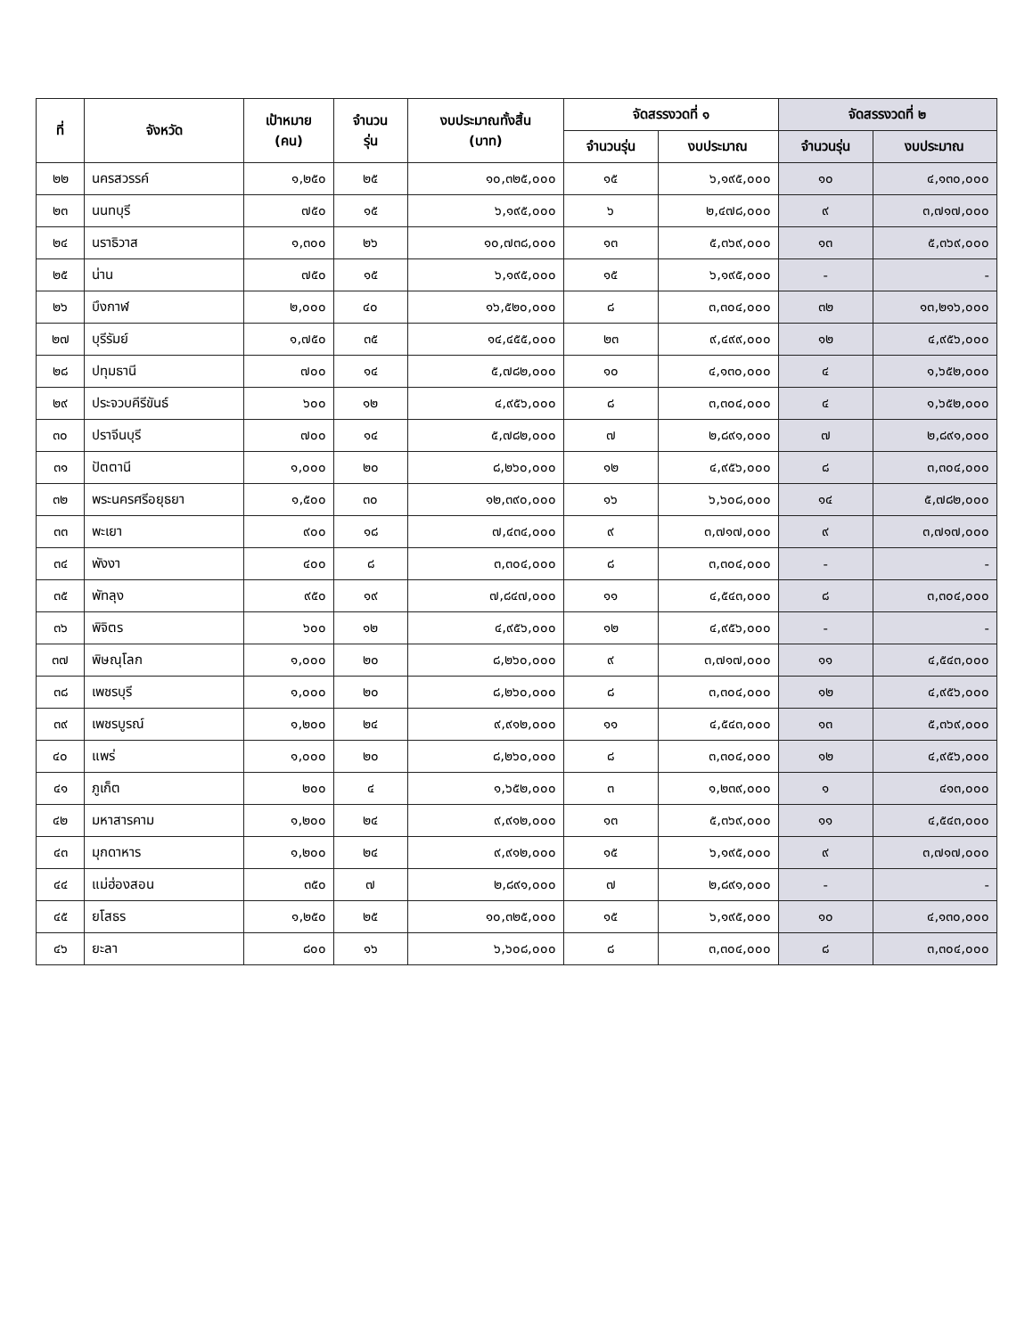| ที่ | จังหวัด | เป้าหมาย (คน) | จำนวน รุ่น | งบประมาณทั้งสิ้น (บาท) | จัดสรรงวดที่ ๑ | | จัดสรรงวดที่ ๒ | |
| --- | --- | --- | --- | --- | --- | --- | --- | --- |
| | | | | | จำนวนรุ่น | งบประมาณ | จำนวนรุ่น | งบประมาณ |
| ๒๒ | นครสวรรค์ | ๑,๒๕๐ | ๒๕ | ๑๐,๓๒๕,๐๐๐ | ๑๕ | ๖,๑๙๕,๐๐๐ | ๑๐ | ๔,๑๓๐,๐๐๐ |
| ๒๓ | นนทบุรี | ๗๕๐ | ๑๕ | ๖,๑๙๕,๐๐๐ | ๖ | ๒,๔๗๘,๐๐๐ | ๙ | ๓,๗๑๗,๐๐๐ |
| ๒๔ | นราธิวาส | ๑,๓๐๐ | ๒๖ | ๑๐,๗๓๘,๐๐๐ | ๑๓ | ๕,๓๖๙,๐๐๐ | ๑๓ | ๕,๓๖๙,๐๐๐ |
| ๒๕ | น่าน | ๗๕๐ | ๑๕ | ๖,๑๙๕,๐๐๐ | ๑๕ | ๖,๑๙๕,๐๐๐ | - | - |
| ๒๖ | บึงกาฬ | ๒,๐๐๐ | ๔๐ | ๑๖,๕๒๐,๐๐๐ | ๘ | ๓,๓๐๔,๐๐๐ | ๓๒ | ๑๓,๒๑๖,๐๐๐ |
| ๒๗ | บุรีรัมย์ | ๑,๗๕๐ | ๓๕ | ๑๔,๔๕๕,๐๐๐ | ๒๓ | ๙,๔๙๙,๐๐๐ | ๑๒ | ๔,๙๕๖,๐๐๐ |
| ๒๘ | ปทุมธานี | ๗๐๐ | ๑๔ | ๕,๗๘๒,๐๐๐ | ๑๐ | ๔,๑๓๐,๐๐๐ | ๔ | ๑,๖๕๒,๐๐๐ |
| ๒๙ | ประจวบคีรีขันธ์ | ๖๐๐ | ๑๒ | ๔,๙๕๖,๐๐๐ | ๘ | ๓,๓๐๔,๐๐๐ | ๔ | ๑,๖๕๒,๐๐๐ |
| ๓๐ | ปราจีนบุรี | ๗๐๐ | ๑๔ | ๕,๗๘๒,๐๐๐ | ๗ | ๒,๘๙๑,๐๐๐ | ๗ | ๒,๘๙๑,๐๐๐ |
| ๓๑ | ปัตตานี | ๑,๐๐๐ | ๒๐ | ๘,๒๖๐,๐๐๐ | ๑๒ | ๔,๙๕๖,๐๐๐ | ๘ | ๓,๓๐๔,๐๐๐ |
| ๓๒ | พระนครศรีอยุธยา | ๑,๕๐๐ | ๓๐ | ๑๒,๓๙๐,๐๐๐ | ๑๖ | ๖,๖๐๘,๐๐๐ | ๑๔ | ๕,๗๘๒,๐๐๐ |
| ๓๓ | พะเยา | ๙๐๐ | ๑๘ | ๗,๔๓๔,๐๐๐ | ๙ | ๓,๗๑๗,๐๐๐ | ๙ | ๓,๗๑๗,๐๐๐ |
| ๓๔ | พังงา | ๔๐๐ | ๘ | ๓,๓๐๔,๐๐๐ | ๘ | ๓,๓๐๔,๐๐๐ | - | - |
| ๓๕ | พัทลุง | ๙๕๐ | ๑๙ | ๗,๘๔๗,๐๐๐ | ๑๑ | ๔,๕๔๓,๐๐๐ | ๘ | ๓,๓๐๔,๐๐๐ |
| ๓๖ | พิจิตร | ๖๐๐ | ๑๒ | ๔,๙๕๖,๐๐๐ | ๑๒ | ๔,๙๕๖,๐๐๐ | - | - |
| ๓๗ | พิษณุโลก | ๑,๐๐๐ | ๒๐ | ๘,๒๖๐,๐๐๐ | ๙ | ๓,๗๑๗,๐๐๐ | ๑๑ | ๔,๕๔๓,๐๐๐ |
| ๓๘ | เพชรบุรี | ๑,๐๐๐ | ๒๐ | ๘,๒๖๐,๐๐๐ | ๘ | ๓,๓๐๔,๐๐๐ | ๑๒ | ๔,๙๕๖,๐๐๐ |
| ๓๙ | เพชรบูรณ์ | ๑,๒๐๐ | ๒๔ | ๙,๙๑๒,๐๐๐ | ๑๑ | ๔,๕๔๓,๐๐๐ | ๑๓ | ๕,๓๖๙,๐๐๐ |
| ๔๐ | แพร่ | ๑,๐๐๐ | ๒๐ | ๘,๒๖๐,๐๐๐ | ๘ | ๓,๓๐๔,๐๐๐ | ๑๒ | ๔,๙๕๖,๐๐๐ |
| ๔๑ | ภูเก็ต | ๒๐๐ | ๔ | ๑,๖๕๒,๐๐๐ | ๓ | ๑,๒๓๙,๐๐๐ | ๑ | ๔๑๓,๐๐๐ |
| ๔๒ | มหาสารคาม | ๑,๒๐๐ | ๒๔ | ๙,๙๑๒,๐๐๐ | ๑๓ | ๕,๓๖๙,๐๐๐ | ๑๑ | ๔,๕๔๓,๐๐๐ |
| ๔๓ | มุกดาหาร | ๑,๒๐๐ | ๒๔ | ๙,๙๑๒,๐๐๐ | ๑๕ | ๖,๑๙๕,๐๐๐ | ๙ | ๓,๗๑๗,๐๐๐ |
| ๔๔ | แม่ฮ่องสอน | ๓๕๐ | ๗ | ๒,๘๙๑,๐๐๐ | ๗ | ๒,๘๙๑,๐๐๐ | - | - |
| ๔๕ | ยโสธร | ๑,๒๕๐ | ๒๕ | ๑๐,๓๒๕,๐๐๐ | ๑๕ | ๖,๑๙๕,๐๐๐ | ๑๐ | ๔,๑๓๐,๐๐๐ |
| ๔๖ | ยะลา | ๘๐๐ | ๑๖ | ๖,๖๐๘,๐๐๐ | ๘ | ๓,๓๐๔,๐๐๐ | ๘ | ๓,๓๐๔,๐๐๐ |